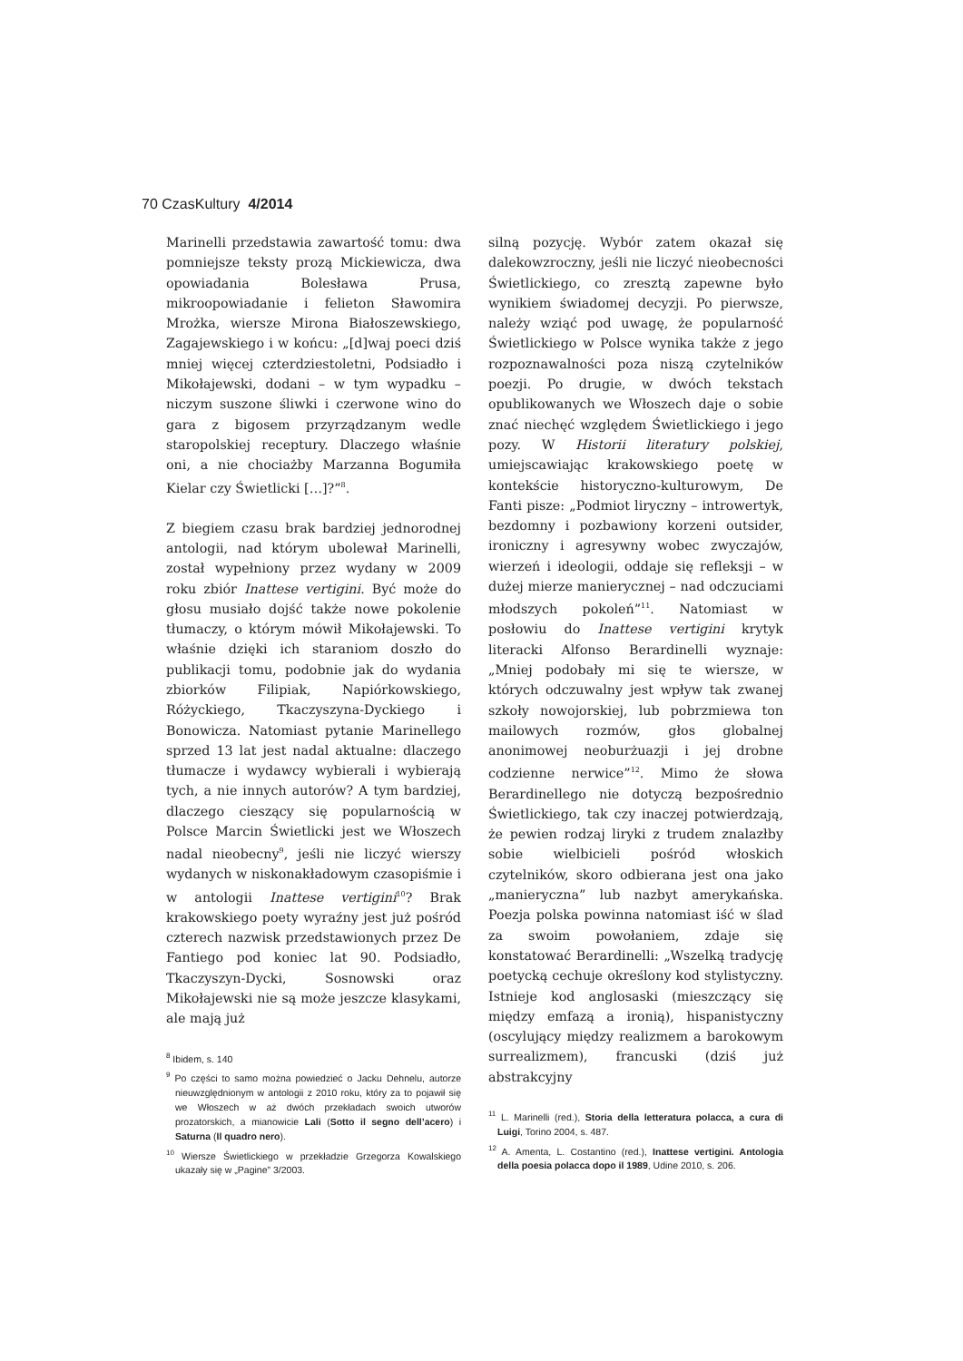70 CzasKultury 4/2014
Marinelli przedstawia zawartość tomu: dwa pomniejsze teksty prozą Mickiewicza, dwa opowiadania Bolesława Prusa, mikroopowiadanie i felieton Sławomira Mrożka, wiersze Mirona Białoszewskiego, Zagajewskiego i w końcu: „[d]waj poeci dziś mniej więcej czterdziestoletni, Podsiadło i Mikołajewski, dodani – w tym wypadku – niczym suszone śliwki i czerwone wino do gara z bigosem przyrządzanym wedle staropolskiej receptury. Dlaczego właśnie oni, a nie chociażby Marzanna Bogumiła Kielar czy Świetlicki […]?”<sup>8</sup>.
Z biegiem czasu brak bardziej jednorodnej antologii, nad którym ubolewał Marinelli, został wypełniony przez wydany w 2009 roku zbiór Inattese vertigini. Być może do głosu musiało dojść także nowe pokolenie tłumaczy, o którym mówił Mikołajewski. To właśnie dzięki ich staraniom doszło do publikacji tomu, podobnie jak do wydania zbiorków Filipiak, Napiórkowskiego, Różyckiego, Tkaczyszyna-Dyckiego i Bonowicza. Natomiast pytanie Marinellego sprzed 13 lat jest nadal aktualne: dlaczego tłumacze i wydawcy wybierali i wybierają tych, a nie innych autorów? A tym bardziej, dlaczego cieszący się popularnością w Polsce Marcin Świetlicki jest we Włoszech nadal nieobecny<sup>9</sup>, jeśli nie liczyć wierszy wydanych w niskonakładowym czasopiśmie i w antologii Inattese vertigini<sup>10</sup>? Brak krakowskiego poety wyraźny jest już pośród czterech nazwisk przedstawionych przez De Fantiego pod koniec lat 90. Podsiadło, Tkaczyszyn-Dycki, Sosnowski oraz Mikołajewski nie są może jeszcze klasykami, ale mają już
<sup>8</sup> Ibidem, s. 140
<sup>9</sup> Po części to samo można powiedzieć o Jacku Dehnelu, autorze nieuwzględnionym w antologii z 2010 roku, który za to pojawił się we Włoszech w aż dwóch przekładach swoich utworów prozatorskich, a mianowicie Lali (Sotto il segno dell’acero) i Saturna (Il quadro nero).
<sup>10</sup> Wiersze Świetlickiego w przekładzie Grzegorza Kowalskiego ukazały się w „Pagine” 3/2003.
silną pozycję. Wybór zatem okazał się dalekowzroczny, jeśli nie liczyć nieobecności Świetlickiego, co zresztą zapewne było wynikiem świadomej decyzji. Po pierwsze, należy wziąć pod uwagę, że popularność Świetlickiego w Polsce wynika także z jego rozpoznawalności poza niszą czytelników poezji. Po drugie, w dwóch tekstach opublikowanych we Włoszech daje o sobie znać niechęć względem Świetlickiego i jego pozy. W Historii literatury polskiej, umiejscawiając krakowskiego poetę w kontekście historyczno-kulturowym, De Fanti pisze: „Podmiot liryczny – introwertyk, bezdomny i pozbawiony korzeni outsider, ironiczny i agresywny wobec zwyczajów, wierzeń i ideologii, oddaje się refleksji – w dużej mierze manierycznej – nad odczuciami młodszych pokoleń”<sup>11</sup>. Natomiast w posłowiu do Inattese vertigini krytyk literacki Alfonso Berardinelli wyznaje: „Mniej podobały mi się te wiersze, w których odczuwalny jest wpływ tak zwanej szkoły nowojorskiej, lub pobrzmiewa ton mailowych rozmów, głos globalnej anonimowej neoburżuazji i jej drobne codzienne nerwice”<sup>12</sup>. Mimo że słowa Berardinellego nie dotyczą bezpośrednio Świetlickiego, tak czy inaczej potwierdzają, że pewien rodzaj liryki z trudem znalazłby sobie wielbicieli pośród włoskich czytelników, skoro odbierana jest ona jako „manieryczna” lub nazbyt amerykańska. Poezja polska powinna natomiast iść w ślad za swoim powołaniem, zdaje się konstatować Berardinelli: „Wszelką tradycję poetycką cechuje określony kod stylistyczny. Istnieje kod anglosaski (mieszczący się między emfazą a ironią), hispanistyczny (oscylujący między realizmem a barokowym surrealizmem), francuski (dziś już abstrakcyjny
<sup>11</sup> L. Marinelli (red.), Storia della letteratura polacca, a cura di Luigi, Torino 2004, s. 487.
<sup>12</sup> A. Amenta, L. Costantino (red.), Inattese vertigini. Antologia della poesia polacca dopo il 1989, Udine 2010, s. 206.